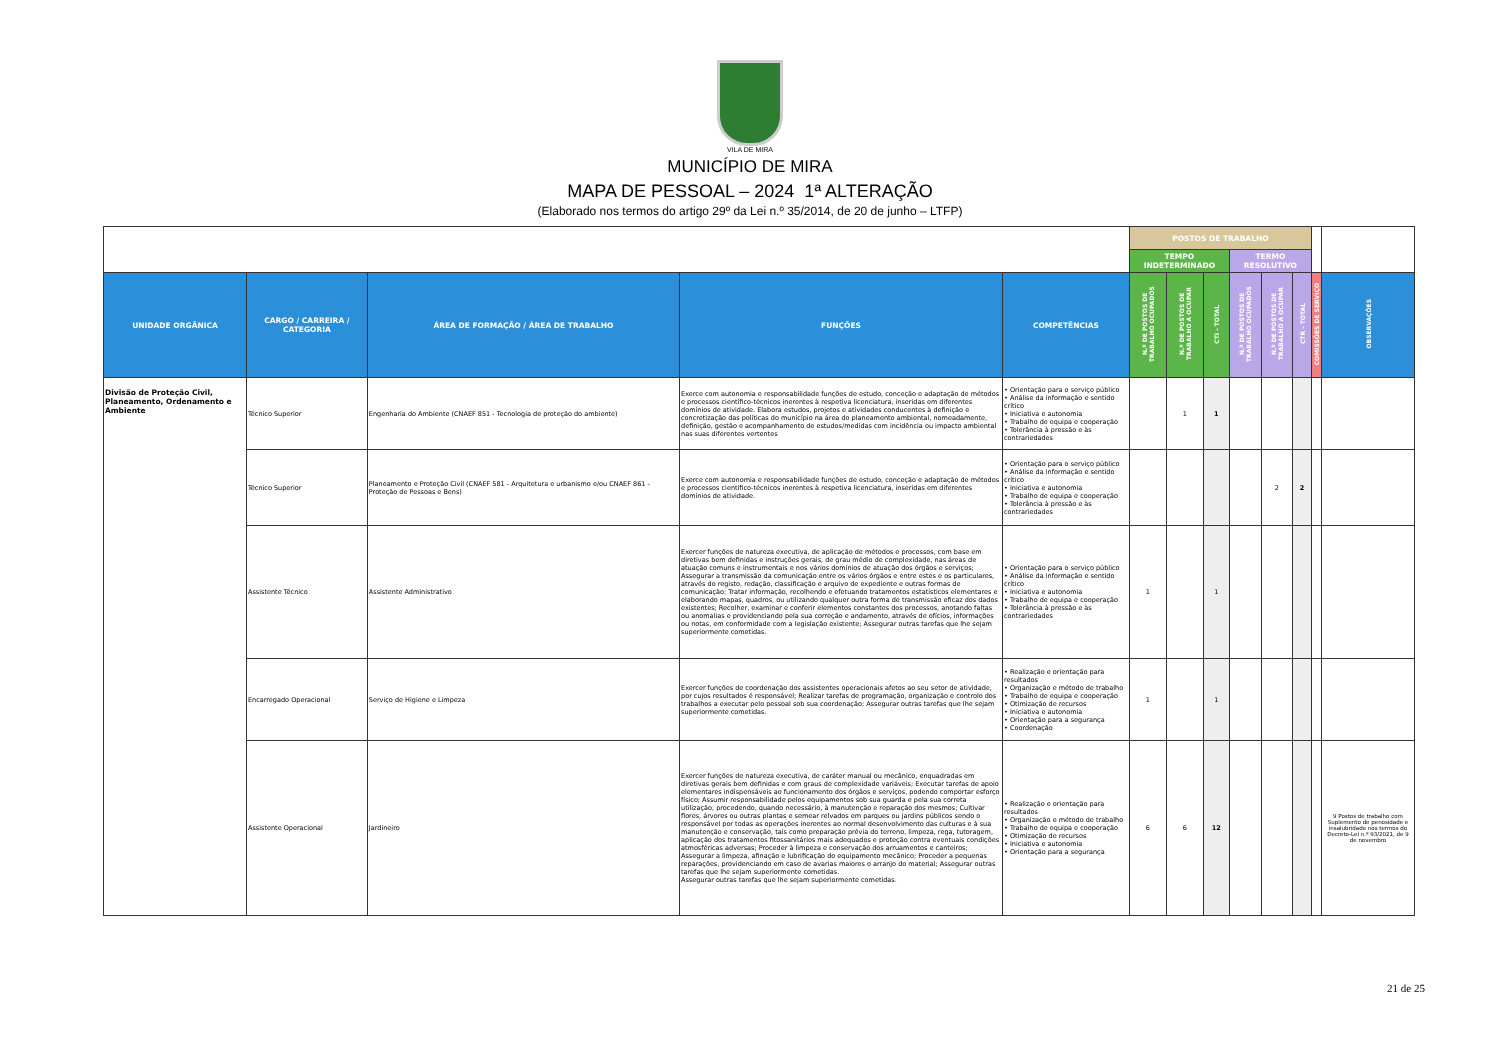VILA DE MIRA
MUNICÍPIO DE MIRA
MAPA DE PESSOAL – 2024 1ª ALTERAÇÃO
(Elaborado nos termos do artigo 29º da Lei n.º 35/2014, de 20 de junho – LTFP)
| | | | | | POSTOS DE TRABALHO | | | | | | | |
| | | | | | TEMPO INDETERMINADO | | | TERMO RESOLUTIVO | | | | |
| UNIDADE ORGÂNICA | CARGO / CARREIRA / CATEGORIA | ÁREA DE FORMAÇÃO / ÁREA DE TRABALHO | FUNÇÕES | COMPETÊNCIAS | N.º DE POSTOS DE TRABALHO OCUPADOS | N.º DE POSTOS DE TRABALHO A OCUPAR | CTI - TOTAL | N.º DE POSTOS DE TRABALHO OCUPADOS | N.º DE POSTOS DE TRABALHO A OCUPAR | CTR - TOTAL | COMISSÕES DE SERVIÇO | OBSERVAÇÕES |
| Divisão de Proteção Civil, Planeamento, Ordenamento e Ambiente | Técnico Superior | Engenharia do Ambiente (CNAEF 851 - Tecnologia de proteção do ambiente) | Exerce com autonomia e responsabilidade funções de estudo, conceção e adaptação de métodos e processos científico-técnicos inerentes à respetiva licenciatura, inseridas em diferentes domínios de atividade. Elabora estudos, projetos e atividades conducentes à definição e concretização das políticas do município na área do planeamento ambiental, nomeadamente, definição, gestão e acompanhamento de estudos/medidas com incidência ou impacto ambiental nas suas diferentes vertentes | • Orientação para o serviço público • Análise da informação e sentido crítico • Iniciativa e autonomia • Trabalho de equipa e cooperação • Tolerância à pressão e às contrariedades | | 1 | 1 | | | | | |
| | Técnico Superior | Planeamento e Proteção Civil (CNAEF 581 - Arquitetura e urbanismo e/ou CNAEF 861 - Proteção de Pessoas e Bens) | Exerce com autonomia e responsabilidade funções de estudo, conceção e adaptação de métodos e processos científico-técnicos inerentes à respetiva licenciatura, inseridas em diferentes domínios de atividade. | • Orientação para o serviço público • Análise da informação e sentido crítico • Iniciativa e autonomia • Trabalho de equipa e cooperação • Tolerância à pressão e às contrariedades | | | | | 2 | 2 | | |
| | Assistente Técnico | Assistente Administrativo | Exercer funções de natureza executiva, de aplicação de métodos e processos, com base em diretivas bem definidas e instruções gerais, de grau médio de complexidade, nas áreas de atuação comuns e instrumentais e nos vários domínios de atuação dos órgãos e serviços; Assegurar a transmissão da comunicação entre os vários órgãos e entre estes e os particulares, através do registo, redação, classificação e arquivo de expediente e outras formas de comunicação; Tratar informação, recolhendo e efetuando tratamentos estatísticos elementares e elaborando mapas, quadros, ou utilizando qualquer outra forma de transmissão eficaz dos dados existentes; Recolher, examinar e conferir elementos constantes dos processos, anotando faltas ou anomalias e providenciando pela sua correção e andamento, através de ofícios, informações ou notas, em conformidade com a legislação existente; Assegurar outras tarefas que lhe sejam superiormente cometidas. | • Orientação para o serviço público • Análise da informação e sentido crítico • Iniciativa e autonomia • Trabalho de equipa e cooperação • Tolerância à pressão e às contrariedades | 1 | | 1 | | | | | |
| | Encarregado Operacional | Serviço de Higiene e Limpeza | Exercer funções de coordenação dos assistentes operacionais afetos ao seu setor de atividade, por cujos resultados é responsável; Realizar tarefas de programação, organização e controlo dos trabalhos a executar pelo pessoal sob sua coordenação; Assegurar outras tarefas que lhe sejam superiormente cometidas. | • Realização e orientação para resultados • Organização e método de trabalho • Trabalho de equipa e cooperação • Otimização de recursos • Iniciativa e autonomia • Orientação para a segurança • Coordenação | 1 | | 1 | | | | | |
| | Assistente Operacional | Jardineiro | Exercer funções de natureza executiva, de caráter manual ou mecânico, enquadradas em diretivas gerais bem definidas e com graus de complexidade variáveis; Executar tarefas de apoio elementares indispensáveis ao funcionamento dos órgãos e serviços, podendo comportar esforço físico; Assumir responsabilidade pelos equipamentos sob sua guarda e pela sua correta utilização, procedendo, quando necessário, à manutenção e reparação dos mesmos; Cultivar flores, árvores ou outras plantas e semear relvados em parques ou jardins públicos sendo o responsável por todas as operações inerentes ao normal desenvolvimento das culturas e à sua manutenção e conservação, tais como preparação prévia do terreno, limpeza, rega, tutoragem, aplicação dos tratamentos fitossanitários mais adequados e proteção contra eventuais condições atmosféricas adversas; Proceder à limpeza e conservação dos arruamentos e canteiros; Assegurar a limpeza, afinação e lubrificação do equipamento mecânico; Proceder a pequenas reparações, providenciando em caso de avarias maiores o arranjo do material; Assegurar outras tarefas que lhe sejam superiormente cometidas. Assegurar outras tarefas que lhe sejam superiormente cometidas. | • Realização e orientação para resultados • Organização e método de trabalho • Trabalho de equipa e cooperação • Otimização de recursos • Iniciativa e autonomia • Orientação para a segurança | 6 | 6 | 12 | | | | | 9 Postos de trabalho com Suplemento de penosidade e insalubridade nos termos do Decreto-Lei n.º 93/2021, de 9 de novembro |
21 de 25